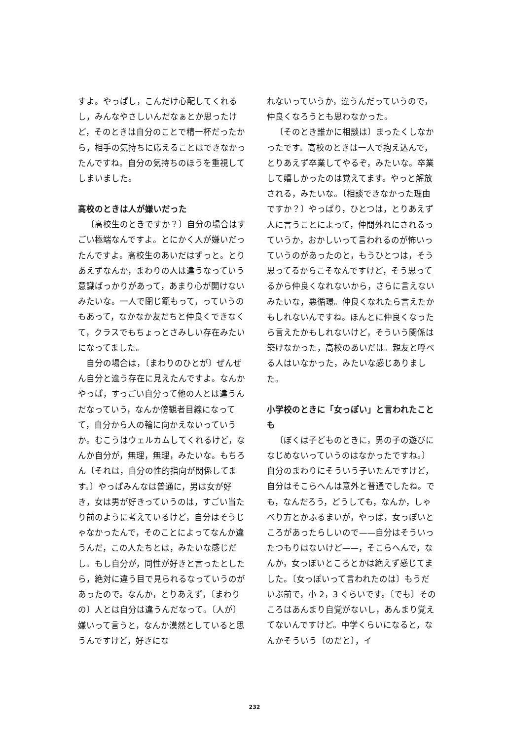すよ。やっぱし，こんだけ心配してくれるし，みんなやさしいんだなぁとか思ったけど，そのときは自分のことで精一杯だったから，相手の気持ちに応えることはできなかったんですね。自分の気持ちのほうを重視してしまいました。
高校のときは人が嫌いだった
〔高校生のときですか？〕自分の場合はすごい極端なんですよ。とにかく人が嫌いだったんですよ。高校生のあいだはずっと。とりあえずなんか，まわりの人は違うなっていう意識ばっかりがあって，あまり心が開けないみたいな。一人で閉じ籠もって，っていうのもあって，なかなか友だちと仲良くできなくて，クラスでもちょっとさみしい存在みたいになってました。
自分の場合は，〔まわりのひとが〕ぜんぜん自分と違う存在に見えたんですよ。なんかやっぱ，すっごい自分って他の人とは違うんだなっていう，なんか傍観者目線になってて，自分から人の輪に向かえないっていうか。むこうはウェルカムしてくれるけど，なんか自分が，無理，無理，みたいな。もちろん〔それは，自分の性的指向が関係してます。〕やっぱみんなは普通に，男は女が好き，女は男が好きっていうのは，すごい当たり前のように考えているけど，自分はそうじゃなかったんで，そのことによってなんか違うんだ，この人たちとは，みたいな感じだし。もし自分が，同性が好きと言ったとしたら，絶対に違う目で見られるなっていうのがあったので。なんか，とりあえず，〔まわりの〕人とは自分は違うんだなって。〔人が〕嫌いって言うと，なんか漠然としていると思うんですけど，好きにな
れないっていうか，違うんだっていうので，仲良くなろうとも思わなかった。
〔そのとき誰かに相談は〕まったくしなかったです。高校のときは一人で抱え込んで，とりあえず卒業してやるぞ，みたいな。卒業して嬉しかったのは覚えてます。やっと解放される，みたいな。〔相談できなかった理由ですか？〕やっぱり，ひとつは，とりあえず人に言うことによって，仲間外れにされるっていうか，おかしいって言われるのが怖いっていうのがあったのと，もうひとつは，そう思ってるからこそなんですけど，そう思ってるから仲良くなれないから，さらに言えないみたいな，悪循環。仲良くなれたら言えたかもしれないんですね。ほんとに仲良くなったら言えたかもしれないけど，そういう関係は築けなかった，高校のあいだは。親友と呼べる人はいなかった，みたいな感じありました。
小学校のときに「女っぽい」と言われたことも
〔ぼくは子どものときに，男の子の遊びになじめないっていうのはなかったですね。〕自分のまわりにそういう子いたんですけど，自分はそこらへんは意外と普通でしたね。でも，なんだろう，どうしても，なんか，しゃべり方とかふるまいが，やっぱ，女っぽいところがあったらしいので——自分はそういったつもりはないけど——，そこらへんで，なんか，女っぽいところとかは絶えず感じてました。〔女っぽいって言われたのは〕もうだいぶ前で，小 2，3 くらいです。〔でも〕そのころはあんまり自覚がないし，あんまり覚えてないんですけど。中学くらいになると，なんかそういう〔のだと〕，イ
232